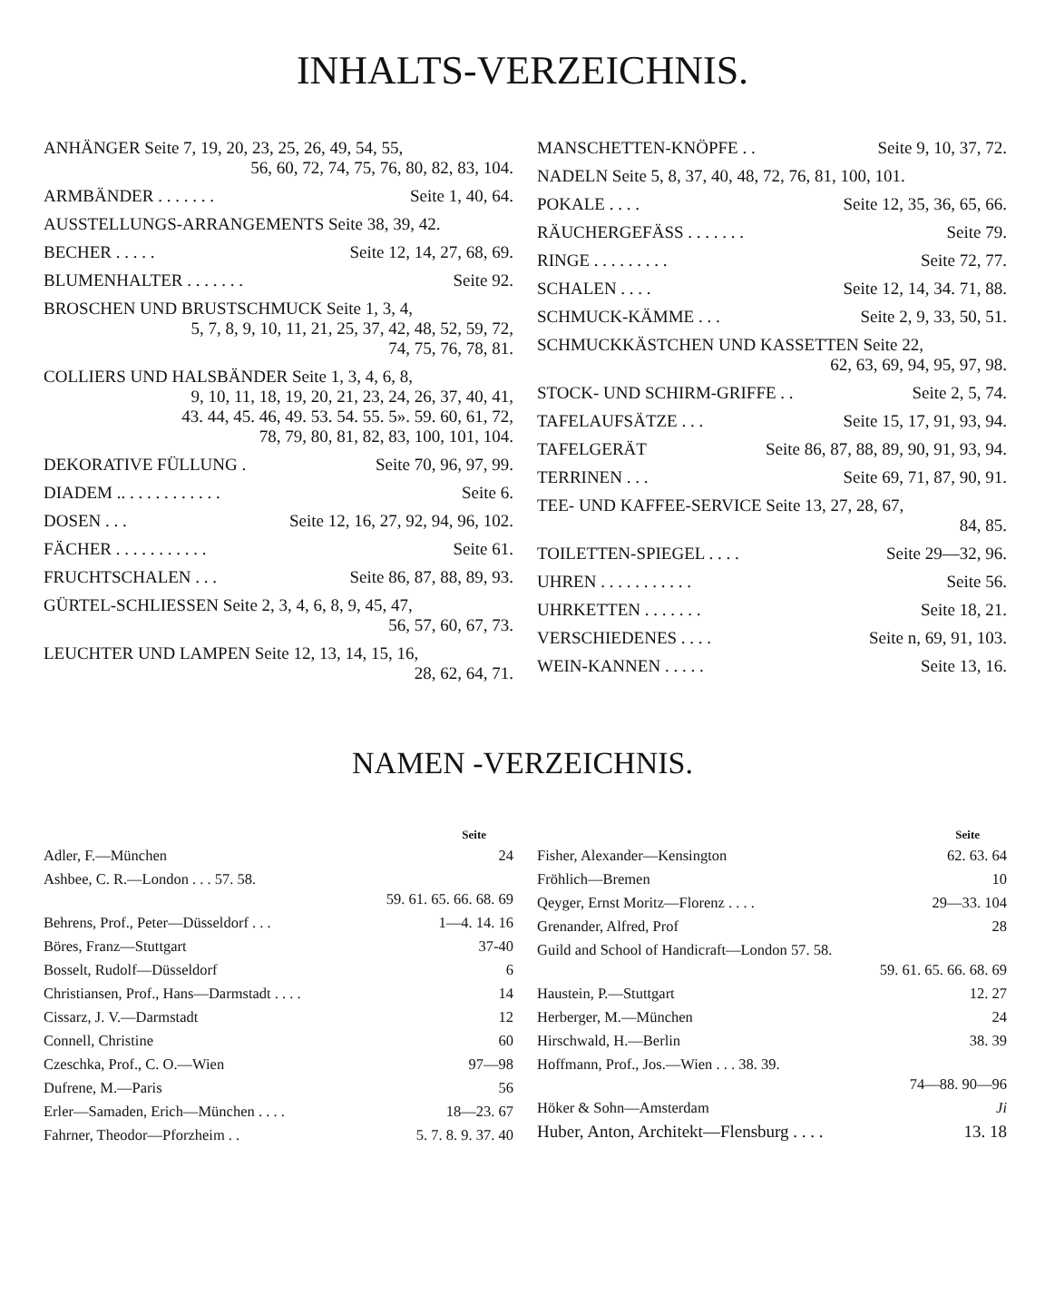INHALTS-VERZEICHNIS.
ANHÄNGER Seite 7, 19, 20, 23, 25, 26, 49, 54, 55,
56, 60, 72, 74, 75, 76, 80, 82, 83, 104.
ARMBÄNDER . . . . . . . Seite 1, 40, 64.
AUSSTELLUNGS-ARRANGEMENTS Seite 38, 39, 42.
BECHER . . . . . Seite 12, 14, 27, 68, 69.
BLUMENHALTER . . . . . . . Seite 92.
BROSCHEN UND BRUSTSCHMUCK Seite 1, 3, 4,
5, 7, 8, 9, 10, 11, 21, 25, 37, 42, 48, 52, 59, 72,
74, 75, 76, 78, 81.
COLLIERS UND HALSBÄNDER Seite 1, 3, 4, 6, 8,
9, 10, 11, 18, 19, 20, 21, 23, 24, 26, 37, 40, 41,
43. 44, 45. 46, 49. 53. 54. 55. 5». 59. 60, 61, 72,
78, 79, 80, 81, 82, 83, 100, 101, 104.
DEKORATIVE FÜLLUNG . Seite 70, 96, 97, 99.
DIADEM .. . . . . . . . . . . . Seite 6.
DOSEN . . . Seite 12, 16, 27, 92, 94, 96, 102.
FÄCHER . . . . . . . . . . . Seite 61.
FRUCHTSCHALEN . . . Seite 86, 87, 88, 89, 93.
GÜRTEL-SCHLIESSEN Seite 2, 3, 4, 6, 8, 9, 45, 47,
56, 57, 60, 67, 73.
LEUCHTER UND LAMPEN Seite 12, 13, 14, 15, 16,
28, 62, 64, 71.
MANSCHETTEN-KNÖPFE . . Seite 9, 10, 37, 72.
NADELN Seite 5, 8, 37, 40, 48, 72, 76, 81, 100, 101.
POKALE . . . . Seite 12, 35, 36, 65, 66.
RÄUCHERGEFÄSS . . . . . . . Seite 79.
RINGE . . . . . . . . . Seite 72, 77.
SCHALEN . . . . Seite 12, 14, 34. 71, 88.
SCHMUCK-KÄMME . . . Seite 2, 9, 33, 50, 51.
SCHMUCKKÄSTCHEN UND KASSETTEN Seite 22,
62, 63, 69, 94, 95, 97, 98.
STOCK- UND SCHIRM-GRIFFE . . Seite 2, 5, 74.
TAFELAUFSÄTZE . . . Seite 15, 17, 91, 93, 94.
TAFELGERÄT Seite 86, 87, 88, 89, 90, 91, 93, 94.
TERRINEN . . . Seite 69, 71, 87, 90, 91.
TEE- UND KAFFEE-SERVICE Seite 13, 27, 28, 67,
84, 85.
TOILETTEN-SPIEGEL . . . . Seite 29—32, 96.
UHREN . . . . . . . . . . . Seite 56.
UHRKETTEN . . . . . . . Seite 18, 21.
VERSCHIEDENES . . . . Seite n, 69, 91, 103.
WEIN-KANNEN . . . . . Seite 13, 16.
NAMEN -VERZEICHNIS.
Seite
Adler, F.—München 24
Ashbee, C. R.—London . . . 57. 58.
59. 61. 65. 66. 68. 69
Behrens, Prof., Peter—Düsseldorf . . . 1—4. 14. 16
Böres, Franz—Stuttgart 37-40
Bosselt, Rudolf—Düsseldorf 6
Christiansen, Prof., Hans—Darmstadt . . . . 14
Cissarz, J. V.—Darmstadt 12
Connell, Christine 60
Czeschka, Prof., C. O.—Wien 97—98
Dufrene, M.—Paris 56
Erler—Samaden, Erich—München . . . . 18—23. 67
Fahrner, Theodor—Pforzheim . . 5. 7. 8. 9. 37. 40
Seite
Fisher, Alexander—Kensington 62. 63. 64
Fröhlich—Bremen 10
Qeyger, Ernst Moritz—Florenz . . . . 29—33. 104
Grenander, Alfred, Prof 28
Guild and School of Handicraft—London 57. 58.
59. 61. 65. 66. 68. 69
Haustein, P.—Stuttgart 12. 27
Herberger, M.—München 24
Hirschwald, H.—Berlin 38. 39
Hoffmann, Prof., Jos.—Wien . . . 38. 39.
74—88. 90—96
Höker & Sohn—Amsterdam Ji
Huber, Anton, Architekt—Flensburg . . . . 13. 18